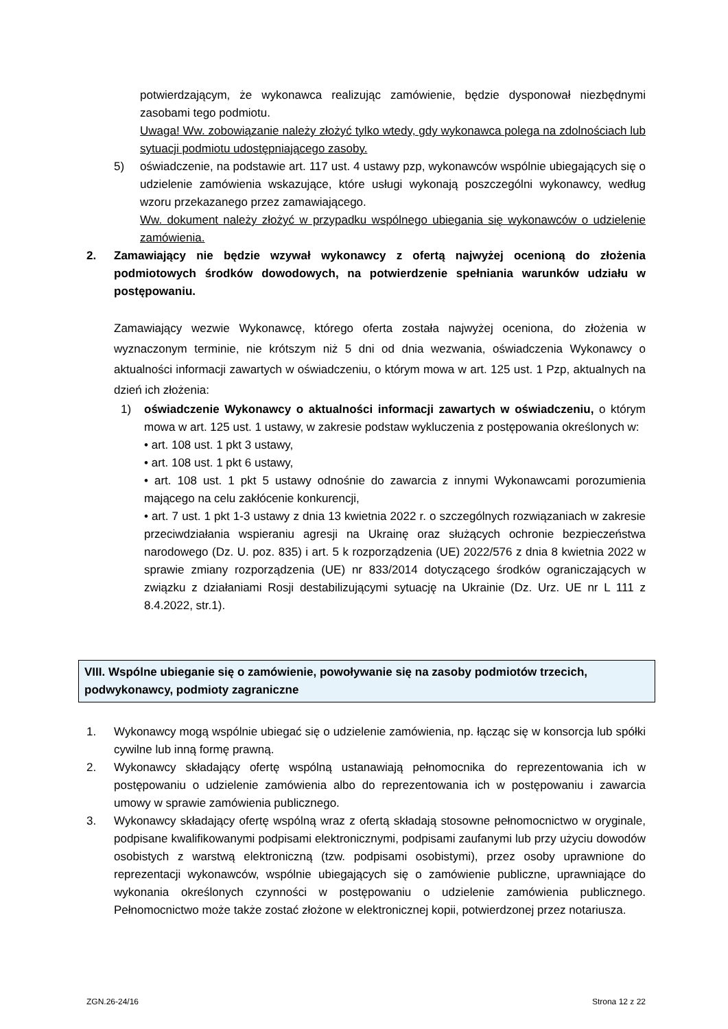potwierdzającym, że wykonawca realizując zamówienie, będzie dysponował niezbędnymi zasobami tego podmiotu.
Uwaga! Ww. zobowiązanie należy złożyć tylko wtedy, gdy wykonawca polega na zdolnościach lub sytuacji podmiotu udostępniającego zasoby.
5) oświadczenie, na podstawie art. 117 ust. 4 ustawy pzp, wykonawców wspólnie ubiegających się o udzielenie zamówienia wskazujące, które usługi wykonają poszczególni wykonawcy, według wzoru przekazanego przez zamawiającego.
Ww. dokument należy złożyć w przypadku wspólnego ubiegania się wykonawców o udzielenie zamówienia.
2. Zamawiający nie będzie wzywał wykonawcy z ofertą najwyżej ocenioną do złożenia podmiotowych środków dowodowych, na potwierdzenie spełniania warunków udziału w postępowaniu.
Zamawiający wezwie Wykonawcę, którego oferta została najwyżej oceniona, do złożenia w wyznaczonym terminie, nie krótszym niż 5 dni od dnia wezwania, oświadczenia Wykonawcy o aktualności informacji zawartych w oświadczeniu, o którym mowa w art. 125 ust. 1 Pzp, aktualnych na dzień ich złożenia:
1) oświadczenie Wykonawcy o aktualności informacji zawartych w oświadczeniu, o którym mowa w art. 125 ust. 1 ustawy, w zakresie podstaw wykluczenia z postępowania określonych w:
• art. 108 ust. 1 pkt 3 ustawy,
• art. 108 ust. 1 pkt 6 ustawy,
• art. 108 ust. 1 pkt 5 ustawy odnośnie do zawarcia z innymi Wykonawcami porozumienia mającego na celu zakłócenie konkurencji,
• art. 7 ust. 1 pkt 1-3 ustawy z dnia 13 kwietnia 2022 r. o szczególnych rozwiązaniach w zakresie przeciwdziałania wspieraniu agresji na Ukrainę oraz służących ochronie bezpieczeństwa narodowego (Dz. U. poz. 835) i art. 5 k rozporządzenia (UE) 2022/576 z dnia 8 kwietnia 2022 w sprawie zmiany rozporządzenia (UE) nr 833/2014 dotyczącego środków ograniczających w związku z działaniami Rosji destabilizującymi sytuację na Ukrainie (Dz. Urz. UE nr L 111 z 8.4.2022, str.1).
VIII. Wspólne ubieganie się o zamówienie, powoływanie się na zasoby podmiotów trzecich, podwykonawcy, podmioty zagraniczne
1. Wykonawcy mogą wspólnie ubiegać się o udzielenie zamówienia, np. łącząc się w konsorcja lub spółki cywilne lub inną formę prawną.
2. Wykonawcy składający ofertę wspólną ustanawiają pełnomocnika do reprezentowania ich w postępowaniu o udzielenie zamówienia albo do reprezentowania ich w postępowaniu i zawarcia umowy w sprawie zamówienia publicznego.
3. Wykonawcy składający ofertę wspólną wraz z ofertą składają stosowne pełnomocnictwo w oryginale, podpisane kwalifikowanymi podpisami elektronicznymi, podpisami zaufanymi lub przy użyciu dowodów osobistych z warstwą elektroniczną (tzw. podpisami osobistymi), przez osoby uprawnione do reprezentacji wykonawców, wspólnie ubiegających się o zamówienie publiczne, uprawniające do wykonania określonych czynności w postępowaniu o udzielenie zamówienia publicznego. Pełnomocnictwo może także zostać złożone w elektronicznej kopii, potwierdzonej przez notariusza.
ZGN.26-24/16 Strona 12 z 22